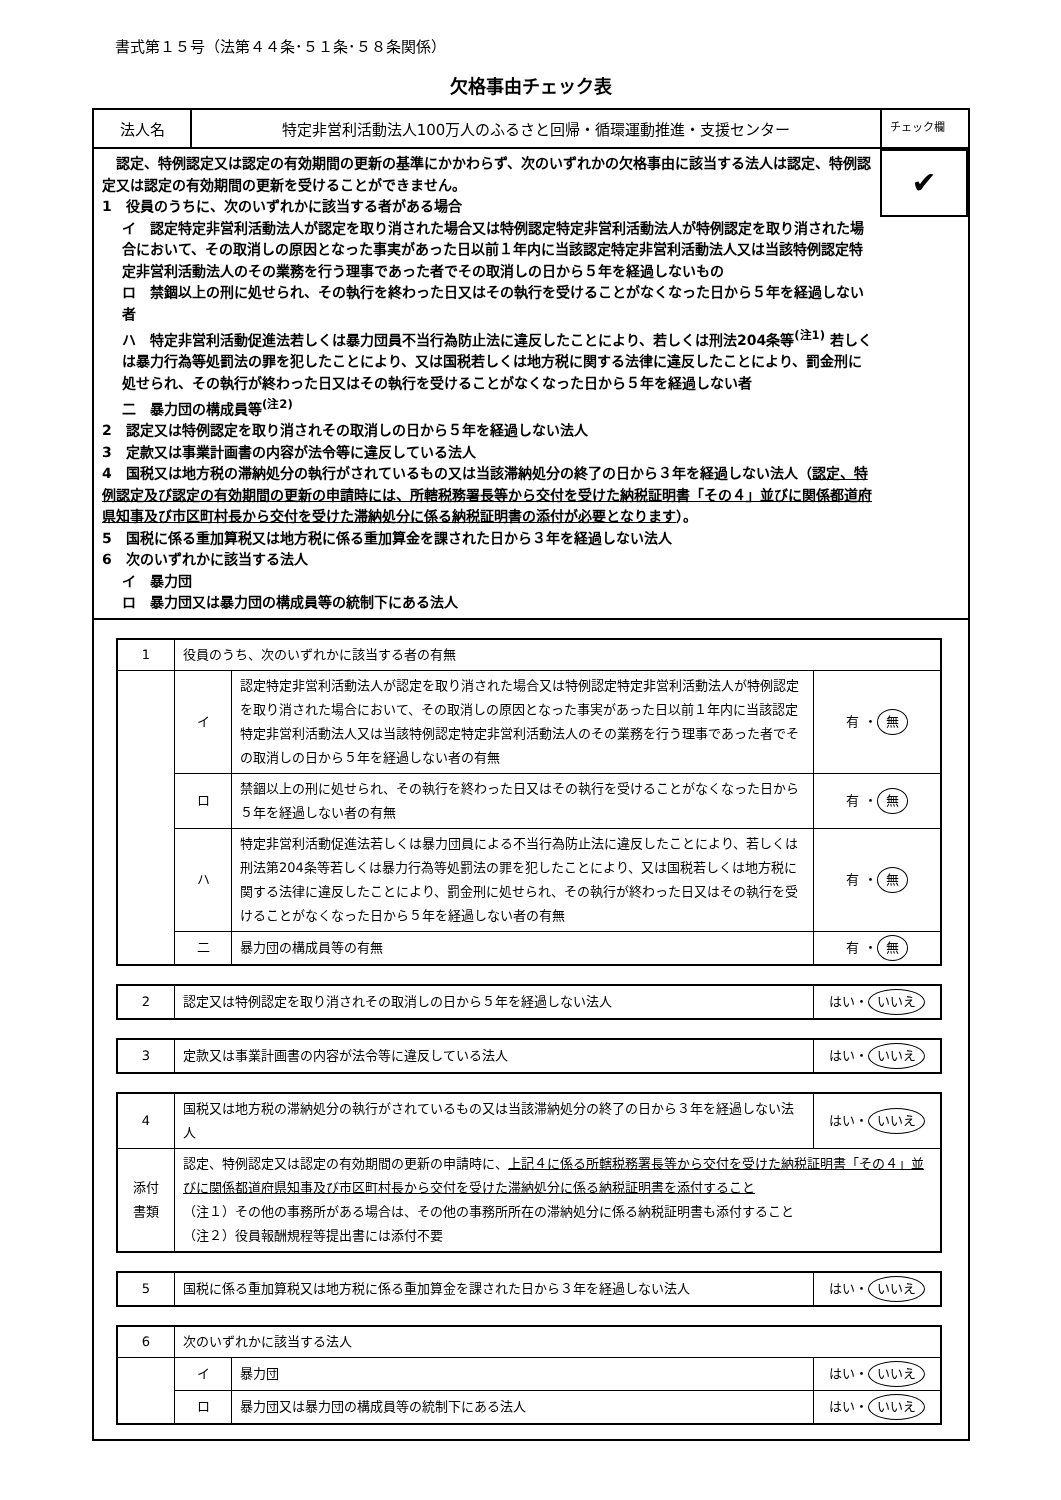書式第１５号（法第４４条･５１条･５８条関係）
欠格事由チェック表
法人名 特定非営利活動法人100万人のふるさと回帰・循環運動推進・支援センター
チェック欄
　認定、特例認定又は認定の有効期間の更新の基準にかかわらず、次のいずれかの欠格事由に該当する法人は認定、特例認定又は認定の有効期間の更新を受けることができません。
1　役員のうちに、次のいずれかに該当する者がある場合
イ　認定特定非営利活動法人が認定を取り消された場合又は特例認定特定非営利活動法人が特例認定を取り消された場合において、その取消しの原因となった事実があった日以前１年内に当該認定特定非営利活動法人又は当該特例認定特定非営利活動法人のその業務を行う理事であった者でその取消しの日から５年を経過しないもの
ロ　禁錮以上の刑に処せられ、その執行を終わった日又はその執行を受けることがなくなった日から５年を経過しない者
ハ　特定非営利活動促進法若しくは暴力団員不当行為防止法に違反したことにより、若しくは刑法204条等<sup>(注1)</sup> 若しくは暴力行為等処罰法の罪を犯したことにより、又は国税若しくは地方税に関する法律に違反したことにより、罰金刑に処せられ、その執行が終わった日又はその執行を受けることがなくなった日から５年を経過しない者
二　暴力団の構成員等<sup>(注2)</sup>
2　認定又は特例認定を取り消されその取消しの日から５年を経過しない法人
3　定款又は事業計画書の内容が法令等に違反している法人
4　国税又は地方税の滞納処分の執行がされているもの又は当該滞納処分の終了の日から３年を経過しない法人（認定、特例認定及び認定の有効期間の更新の申請時には、所轄税務署長等から交付を受けた納税証明書「その４」並びに関係都道府県知事及び市区町村長から交付を受けた滞納処分に係る納税証明書の添付が必要となります）。
5　国税に係る重加算税又は地方税に係る重加算金を課された日から３年を経過しない法人
6　次のいずれかに該当する法人
イ　暴力団
ロ　暴力団又は暴力団の構成員等の統制下にある法人
✔
| 1 | 役員のうち、次のいずれかに該当する者の有無 | | |
| | イ | 認定特定非営利活動法人が認定を取り消された場合又は特例認定特定非営利活動法人が特例認定を取り消された場合において、その取消しの原因となった事実があった日以前１年内に当該認定特定非営利活動法人又は当該特例認定特定非営利活動法人のその業務を行う理事であった者でその取消しの日から５年を経過しない者の有無 | 有 ・ 無 |
| | ロ | 禁錮以上の刑に処せられ、その執行を終わった日又はその執行を受けることがなくなった日から５年を経過しない者の有無 | 有 ・ 無 |
| | ハ | 特定非営利活動促進法若しくは暴力団員による不当行為防止法に違反したことにより、若しくは刑法第204条等若しくは暴力行為等処罰法の罪を犯したことにより、又は国税若しくは地方税に関する法律に違反したことにより、罰金刑に処せられ、その執行が終わった日又はその執行を受けることがなくなった日から５年を経過しない者の有無 | 有 ・ 無 |
| | 二 | 暴力団の構成員等の有無 | 有 ・ 無 |
| 2 | 認定又は特例認定を取り消されその取消しの日から５年を経過しない法人 | はい・ いいえ |
| 3 | 定款又は事業計画書の内容が法令等に違反している法人 | はい・ いいえ |
| 4 | 国税又は地方税の滞納処分の執行がされているもの又は当該滞納処分の終了の日から３年を経過しない法人 | はい・ いいえ |
| 添付 書類 | 認定、特例認定又は認定の有効期間の更新の申請時に、 上記４に係る所轄税務署長等から交付を受けた納税証明書「その４」並びに関係都道府県知事及び市区町村長から交付を受けた滞納処分に係る納税証明書を添付すること （注１）その他の事務所がある場合は、その他の事務所所在の滞納処分に係る納税証明書も添付すること （注２）役員報酬規程等提出書には添付不要 | |
| 5 | 国税に係る重加算税又は地方税に係る重加算金を課された日から３年を経過しない法人 | はい・ いいえ |
| 6 | 次のいずれかに該当する法人 | | |
| | イ | 暴力団 | はい・ いいえ |
| | ロ | 暴力団又は暴力団の構成員等の統制下にある法人 | はい・ いいえ |